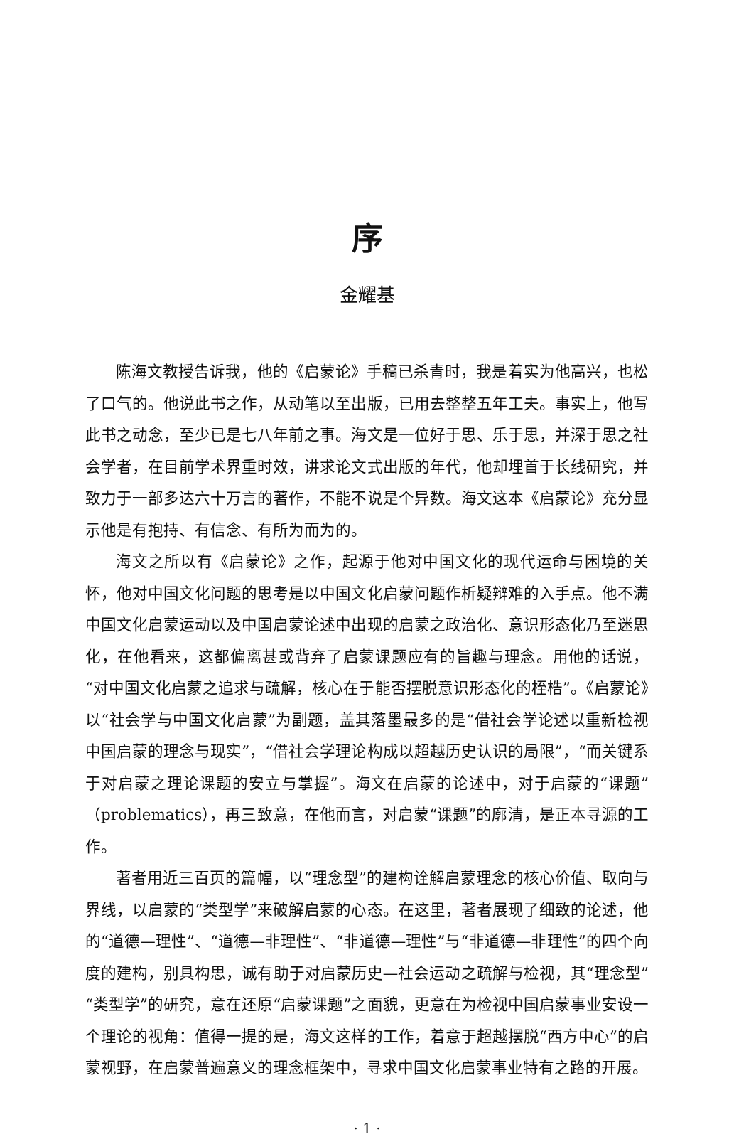序
金耀基
陈海文教授告诉我，他的《启蒙论》手稿已杀青时，我是着实为他高兴，也松了口气的。他说此书之作，从动笔以至出版，已用去整整五年工夫。事实上，他写此书之动念，至少已是七八年前之事。海文是一位好于思、乐于思，并深于思之社会学者，在目前学术界重时效，讲求论文式出版的年代，他却埋首于长线研究，并致力于一部多达六十万言的著作，不能不说是个异数。海文这本《启蒙论》充分显示他是有抱持、有信念、有所为而为的。
海文之所以有《启蒙论》之作，起源于他对中国文化的现代运命与困境的关怀，他对中国文化问题的思考是以中国文化启蒙问题作析疑辩难的入手点。他不满中国文化启蒙运动以及中国启蒙论述中出现的启蒙之政治化、意识形态化乃至迷思化，在他看来，这都偏离甚或背弃了启蒙课题应有的旨趣与理念。用他的话说，“对中国文化启蒙之追求与疏解，核心在于能否摆脱意识形态化的桎梏”。《启蒙论》以“社会学与中国文化启蒙”为副题，盖其落墨最多的是“借社会学论述以重新检视中国启蒙的理念与现实”，“借社会学理论构成以超越历史认识的局限”，“而关键系于对启蒙之理论课题的安立与掌握”。海文在启蒙的论述中，对于启蒙的“课题”（problematics），再三致意，在他而言，对启蒙“课题”的廓清，是正本寻源的工作。
著者用近三百页的篇幅，以“理念型”的建构诠解启蒙理念的核心价值、取向与界线，以启蒙的“类型学”来破解启蒙的心态。在这里，著者展现了细致的论述，他的“道德—理性”、“道德—非理性”、“非道德—理性”与“非道德—非理性”的四个向度的建构，别具构思，诚有助于对启蒙历史—社会运动之疏解与检视，其“理念型”“类型学”的研究，意在还原“启蒙课题”之面貌，更意在为检视中国启蒙事业安设一个理论的视角：值得一提的是，海文这样的工作，着意于超越摆脱“西方中心”的启蒙视野，在启蒙普遍意义的理念框架中，寻求中国文化启蒙事业特有之路的开展。
· 1 ·